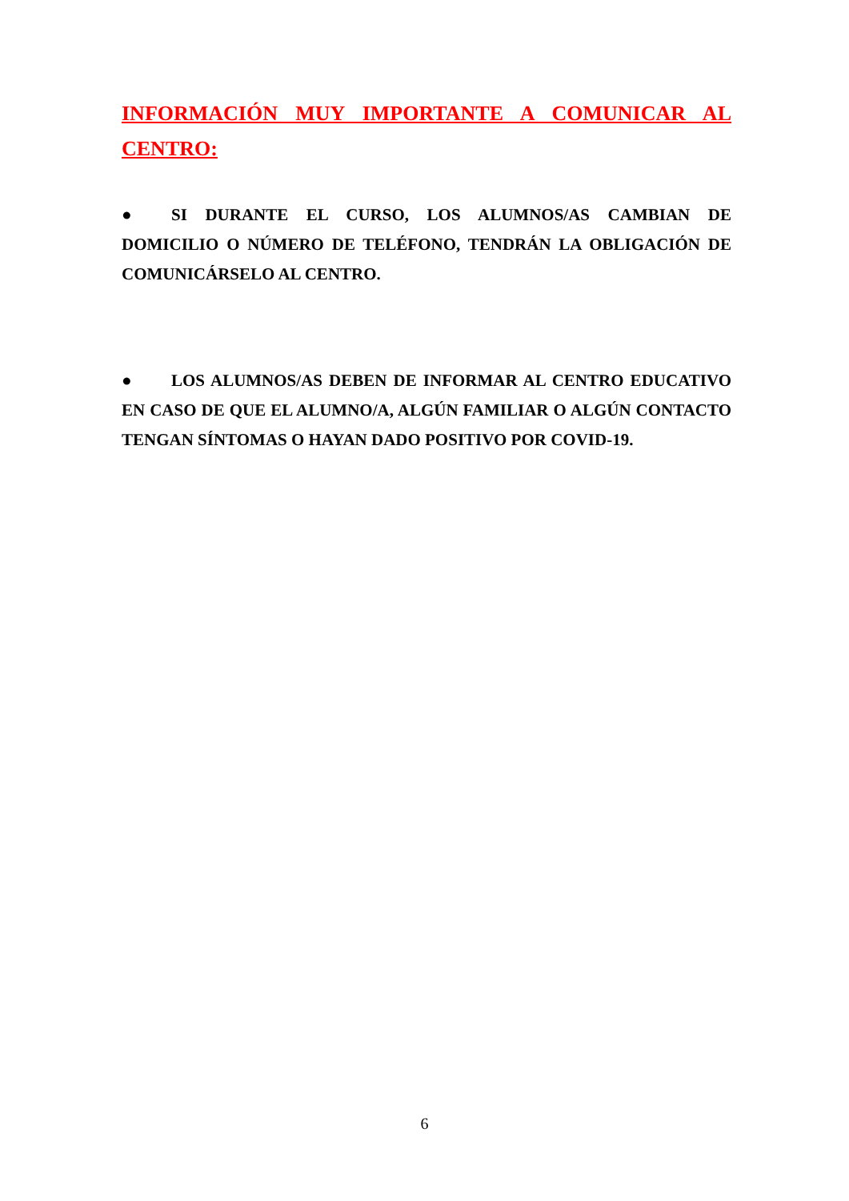INFORMACIÓN MUY IMPORTANTE A COMUNICAR AL CENTRO:
● SI DURANTE EL CURSO, LOS ALUMNOS/AS CAMBIAN DE DOMICILIO O NÚMERO DE TELÉFONO, TENDRÁN LA OBLIGACIÓN DE COMUNICÁRSELO AL CENTRO.
● LOS ALUMNOS/AS DEBEN DE INFORMAR AL CENTRO EDUCATIVO EN CASO DE QUE EL ALUMNO/A, ALGÚN FAMILIAR O ALGÚN CONTACTO TENGAN SÍNTOMAS O HAYAN DADO POSITIVO POR COVID-19.
6